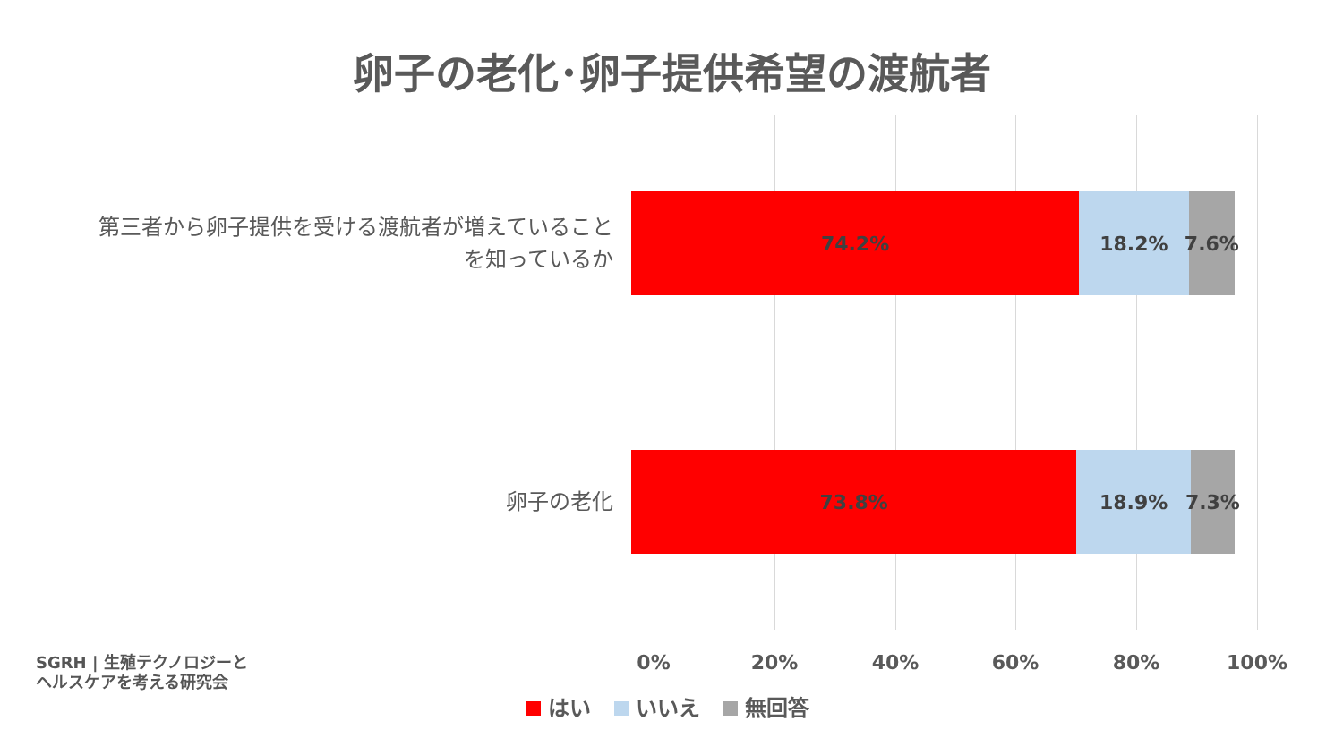卵子の老化･卵子提供希望の渡航者
第三者から卵子提供を受ける渡航者が増えていること
を知っているか
74.2% 18.2% 7.6%
卵子の老化
73.8% 18.9% 7.3%
0% 20% 40% 60% 80% 100%
はい いいえ 無回答
SGRH | 生殖テクノロジーと
ヘルスケアを考える研究会